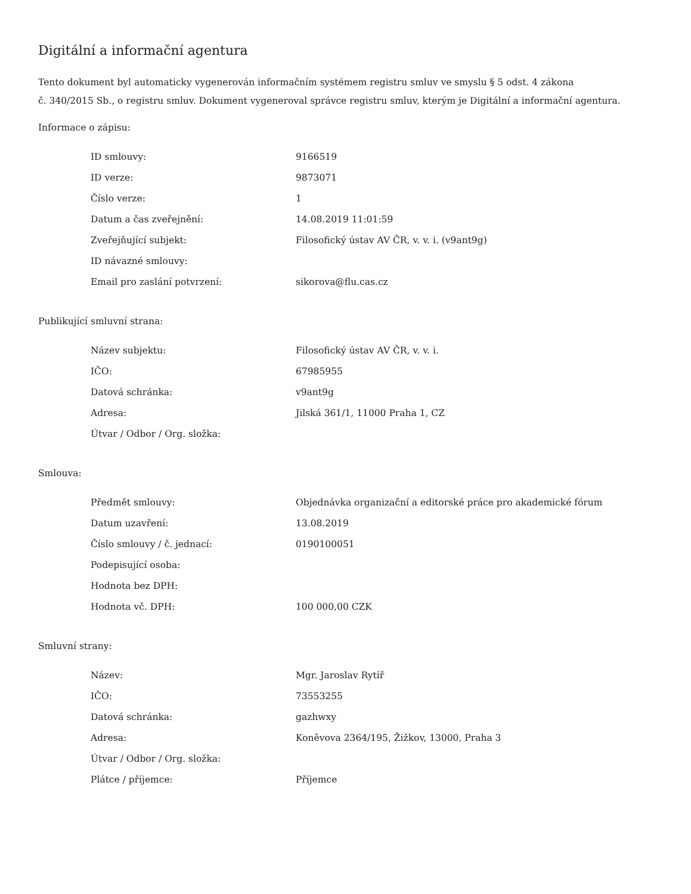Digitální a informační agentura
Tento dokument byl automaticky vygenerován informačním systémem registru smluv ve smyslu § 5 odst. 4 zákona
č. 340/2015 Sb., o registru smluv. Dokument vygeneroval správce registru smluv, kterým je Digitální a informační agentura.
Informace o zápisu:
| ID smlouvy: | 9166519 |
| ID verze: | 9873071 |
| Číslo verze: | 1 |
| Datum a čas zveřejnění: | 14.08.2019 11:01:59 |
| Zveřejňující subjekt: | Filosofický ústav AV ČR, v. v. i. (v9ant9g) |
| ID návazné smlouvy: | |
| Email pro zaslání potvrzení: | sikorova@flu.cas.cz |
Publikující smluvní strana:
| Název subjektu: | Filosofický ústav AV ČR, v. v. i. |
| IČO: | 67985955 |
| Datová schránka: | v9ant9g |
| Adresa: | Jilská 361/1, 11000 Praha 1, CZ |
| Útvar / Odbor / Org. složka: | |
Smlouva:
| Předmět smlouvy: | Objednávka organizační a editorské práce pro akademické fórum |
| Datum uzavření: | 13.08.2019 |
| Číslo smlouvy / č. jednací: | 0190100051 |
| Podepisující osoba: | |
| Hodnota bez DPH: | |
| Hodnota vč. DPH: | 100 000,00 CZK |
Smluvní strany:
| Název: | Mgr. Jaroslav Rytíř |
| IČO: | 73553255 |
| Datová schránka: | gazhwxy |
| Adresa: | Koněvova 2364/195, Žižkov, 13000, Praha 3 |
| Útvar / Odbor / Org. složka: | |
| Plátce / příjemce: | Příjemce |